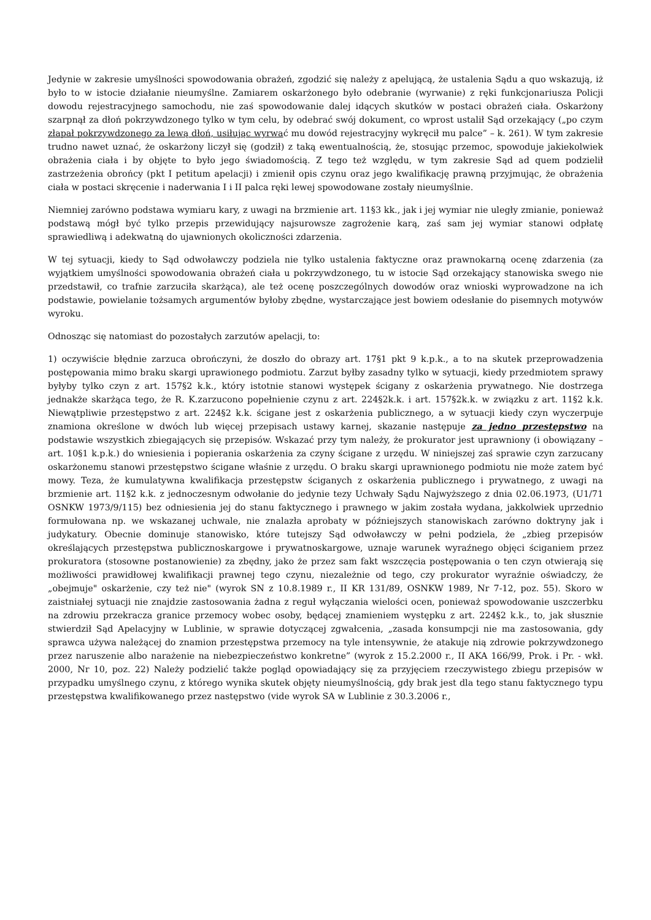Jedynie w zakresie umyślności spowodowania obrażeń, zgodzić się należy z apelującą, że ustalenia Sądu a quo wskazują, iż było to w istocie działanie nieumyślne. Zamiarem oskarżonego było odebranie (wyrwanie) z ręki funkcjonariusza Policji dowodu rejestracyjnego samochodu, nie zaś spowodowanie dalej idących skutków w postaci obrażeń ciała. Oskarżony szarpnął za dłoń pokrzywdzonego tylko w tym celu, by odebrać swój dokument, co wprost ustalił Sąd orzekający („po czym złapał pokrzywdzonego za lewą dłoń, usiłując wyrwać mu dowód rejestracyjny wykręcił mu palce” – k. 261). W tym zakresie trudno nawet uznać, że oskarżony liczył się (godził) z taką ewentualnością, że, stosując przemoc, spowoduje jakiekolwiek obrażenia ciała i by objęte to było jego świadomością. Z tego też względu, w tym zakresie Sąd ad quem podzielił zastrzeżenia obrońcy (pkt I petitum apelacji) i zmienił opis czynu oraz jego kwalifikację prawną przyjmując, że obrażenia ciała w postaci skręcenie i naderwania I i II palca ręki lewej spowodowane zostały nieumyślnie.
Niemniej zarówno podstawa wymiaru kary, z uwagi na brzmienie art. 11§3 kk., jak i jej wymiar nie uległy zmianie, ponieważ podstawą mógł być tylko przepis przewidujący najsurowsze zagrożenie karą, zaś sam jej wymiar stanowi odpłatę sprawiedliwą i adekwatną do ujawnionych okoliczności zdarzenia.
W tej sytuacji, kiedy to Sąd odwoławczy podziela nie tylko ustalenia faktyczne oraz prawnokarną ocenę zdarzenia (za wyjątkiem umyślności spowodowania obrażeń ciała u pokrzywdzonego, tu w istocie Sąd orzekający stanowiska swego nie przedstawił, co trafnie zarzuciła skarżąca), ale też ocenę poszczególnych dowodów oraz wnioski wyprowadzone na ich podstawie, powielanie tożsamych argumentów byłoby zbędne, wystarczające jest bowiem odesłanie do pisemnych motywów wyroku.
Odnosząc się natomiast do pozostałych zarzutów apelacji, to:
1) oczywiście błędnie zarzuca obrończyni, że doszło do obrazy art. 17§1 pkt 9 k.p.k., a to na skutek przeprowadzenia postępowania mimo braku skargi uprawionego podmiotu. Zarzut byłby zasadny tylko w sytuacji, kiedy przedmiotem sprawy byłyby tylko czyn z art. 157§2 k.k., który istotnie stanowi występek ścigany z oskarżenia prywatnego. Nie dostrzega jednakże skarżąca tego, że R. K.zarzucono popełnienie czynu z art. 224§2k.k. i art. 157§2k.k. w związku z art. 11§2 k.k. Niewątpliwie przestępstwo z art. 224§2 k.k. ścigane jest z oskarżenia publicznego, a w sytuacji kiedy czyn wyczerpuje znamiona określone w dwóch lub więcej przepisach ustawy karnej, skazanie następuje za jedno przestępstwo na podstawie wszystkich zbiegających się przepisów. Wskazać przy tym należy, że prokurator jest uprawniony (i obowiązany – art. 10§1 k.p.k.) do wniesienia i popierania oskarżenia za czyny ścigane z urzędu. W niniejszej zaś sprawie czyn zarzucany oskarżonemu stanowi przestępstwo ścigane właśnie z urzędu. O braku skargi uprawnionego podmiotu nie może zatem być mowy. Teza, że kumulatywna kwalifikacja przestępstw ściganych z oskarżenia publicznego i prywatnego, z uwagi na brzmienie art. 11§2 k.k. z jednoczesnym odwołanie do jedynie tezy Uchwały Sądu Najwyższego z dnia 02.06.1973, (U1/71 OSNKW 1973/9/115) bez odniesienia jej do stanu faktycznego i prawnego w jakim została wydana, jakkolwiek uprzednio formułowana np. we wskazanej uchwale, nie znalazła aprobaty w późniejszych stanowiskach zarówno doktryny jak i judykatury. Obecnie dominuje stanowisko, które tutejszy Sąd odwoławczy w pełni podziela, że „zbieg przepisów określających przestępstwa publicznoskargowe i prywatnoskargowe, uznaje warunek wyraźnego objęci ściganiem przez prokuratora (stosowne postanowienie) za zbędny, jako że przez sam fakt wszczęcia postępowania o ten czyn otwierają się możliwości prawidłowej kwalifikacji prawnej tego czynu, niezależnie od tego, czy prokurator wyraźnie oświadczy, że „obejmuje" oskarżenie, czy też nie" (wyrok SN z 10.8.1989 r., II KR 131/89, OSNKW 1989, Nr 7-12, poz. 55). Skoro w zaistniałej sytuacji nie znajdzie zastosowania żadna z reguł wyłączania wielości ocen, ponieważ spowodowanie uszczerbku na zdrowiu przekracza granice przemocy wobec osoby, będącej znamieniem występku z art. 224§2 k.k., to, jak słusznie stwierdził Sąd Apelacyjny w Lublinie, w sprawie dotyczącej zgwałcenia, „zasada konsumpcji nie ma zastosowania, gdy sprawca używa należącej do znamion przestępstwa przemocy na tyle intensywnie, że atakuje nią zdrowie pokrzywdzonego przez naruszenie albo narażenie na niebezpieczeństwo konkretne” (wyrok z 15.2.2000 r., II AKA 166/99, Prok. i Pr. - wkł. 2000, Nr 10, poz. 22) Należy podzielić także pogląd opowiadający się za przyjęciem rzeczywistego zbiegu przepisów w przypadku umyślnego czynu, z którego wynika skutek objęty nieumyślnością, gdy brak jest dla tego stanu faktycznego typu przestępstwa kwalifikowanego przez następstwo (vide wyrok SA w Lublinie z 30.3.2006 r.,